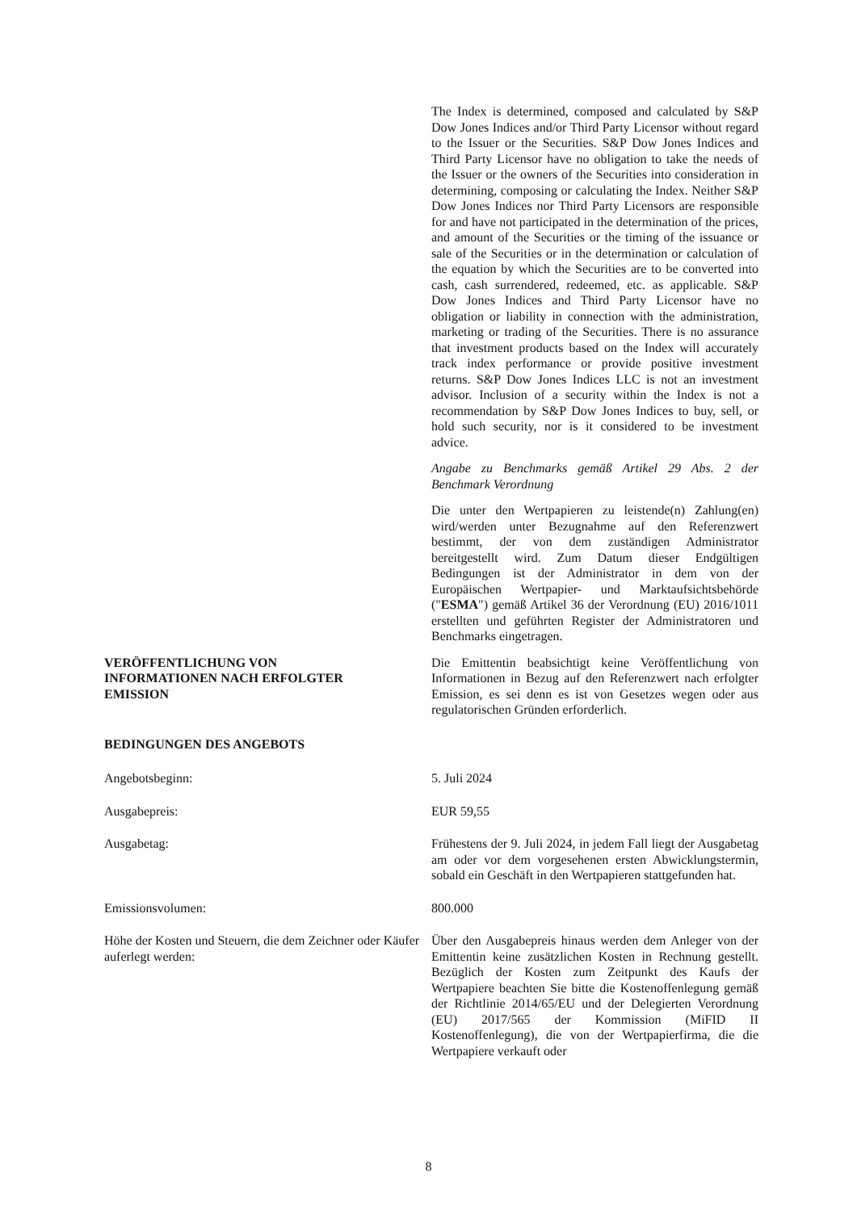The Index is determined, composed and calculated by S&P Dow Jones Indices and/or Third Party Licensor without regard to the Issuer or the Securities. S&P Dow Jones Indices and Third Party Licensor have no obligation to take the needs of the Issuer or the owners of the Securities into consideration in determining, composing or calculating the Index. Neither S&P Dow Jones Indices nor Third Party Licensors are responsible for and have not participated in the determination of the prices, and amount of the Securities or the timing of the issuance or sale of the Securities or in the determination or calculation of the equation by which the Securities are to be converted into cash, cash surrendered, redeemed, etc. as applicable. S&P Dow Jones Indices and Third Party Licensor have no obligation or liability in connection with the administration, marketing or trading of the Securities. There is no assurance that investment products based on the Index will accurately track index performance or provide positive investment returns. S&P Dow Jones Indices LLC is not an investment advisor. Inclusion of a security within the Index is not a recommendation by S&P Dow Jones Indices to buy, sell, or hold such security, nor is it considered to be investment advice.
Angabe zu Benchmarks gemäß Artikel 29 Abs. 2 der Benchmark Verordnung
Die unter den Wertpapieren zu leistende(n) Zahlung(en) wird/werden unter Bezugnahme auf den Referenzwert bestimmt, der von dem zuständigen Administrator bereitgestellt wird. Zum Datum dieser Endgültigen Bedingungen ist der Administrator in dem von der Europäischen Wertpapier- und Marktaufsichtsbehörde ("ESMA") gemäß Artikel 36 der Verordnung (EU) 2016/1011 erstellten und geführten Register der Administratoren und Benchmarks eingetragen.
VERÖFFENTLICHUNG VON
INFORMATIONEN NACH ERFOLGTER
EMISSION
Die Emittentin beabsichtigt keine Veröffentlichung von Informationen in Bezug auf den Referenzwert nach erfolgter Emission, es sei denn es ist von Gesetzes wegen oder aus regulatorischen Gründen erforderlich.
BEDINGUNGEN DES ANGEBOTS
Angebotsbeginn: 5. Juli 2024
Ausgabepreis: EUR 59,55
Ausgabetag: Frühestens der 9. Juli 2024, in jedem Fall liegt der Ausgabetag am oder vor dem vorgesehenen ersten Abwicklungstermin, sobald ein Geschäft in den Wertpapieren stattgefunden hat.
Emissionsvolumen: 800.000
Höhe der Kosten und Steuern, die dem Zeichner oder Käufer auferlegt werden:
Über den Ausgabepreis hinaus werden dem Anleger von der Emittentin keine zusätzlichen Kosten in Rechnung gestellt. Bezüglich der Kosten zum Zeitpunkt des Kaufs der Wertpapiere beachten Sie bitte die Kostenoffenlegung gemäß der Richtlinie 2014/65/EU und der Delegierten Verordnung (EU) 2017/565 der Kommission (MiFID II Kostenoffenlegung), die von der Wertpapierfirma, die die Wertpapiere verkauft oder
8